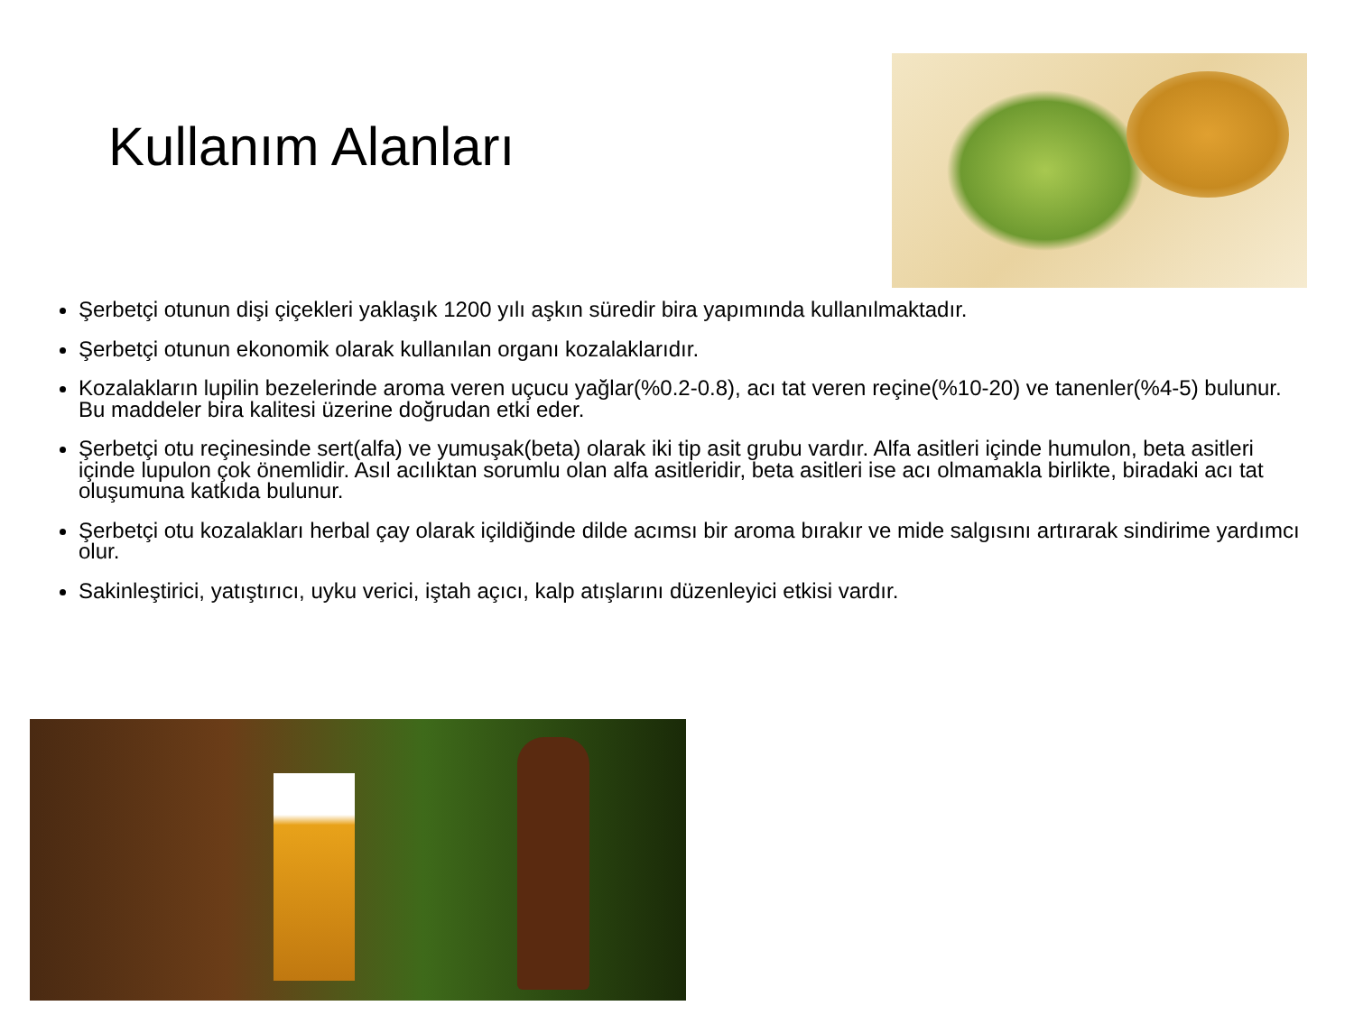Kullanım Alanları
Şerbetçi otunun dişi çiçekleri yaklaşık 1200 yılı aşkın süredir bira yapımında kullanılmaktadır.
Şerbetçi otunun ekonomik olarak kullanılan organı kozalaklarıdır.
Kozalakların lupilin bezelerinde aroma veren uçucu yağlar(%0.2-0.8), acı tat veren reçine(%10-20) ve tanenler(%4-5) bulunur. Bu maddeler bira kalitesi üzerine doğrudan etki eder.
Şerbetçi otu reçinesinde sert(alfa) ve yumuşak(beta) olarak iki tip asit grubu vardır. Alfa asitleri içinde humulon, beta asitleri içinde lupulon çok önemlidir. Asıl acılıktan sorumlu olan alfa asitleridir, beta asitleri ise acı olmamakla birlikte, biradaki acı tat oluşumuna katkıda bulunur.
Şerbetçi otu kozalakları herbal çay olarak içildiğinde dilde acımsı bir aroma bırakır ve mide salgısını artırarak sindirime yardımcı olur.
Sakinleştirici, yatıştırıcı, uyku verici, iştah açıcı, kalp atışlarını düzenleyici etkisi vardır.